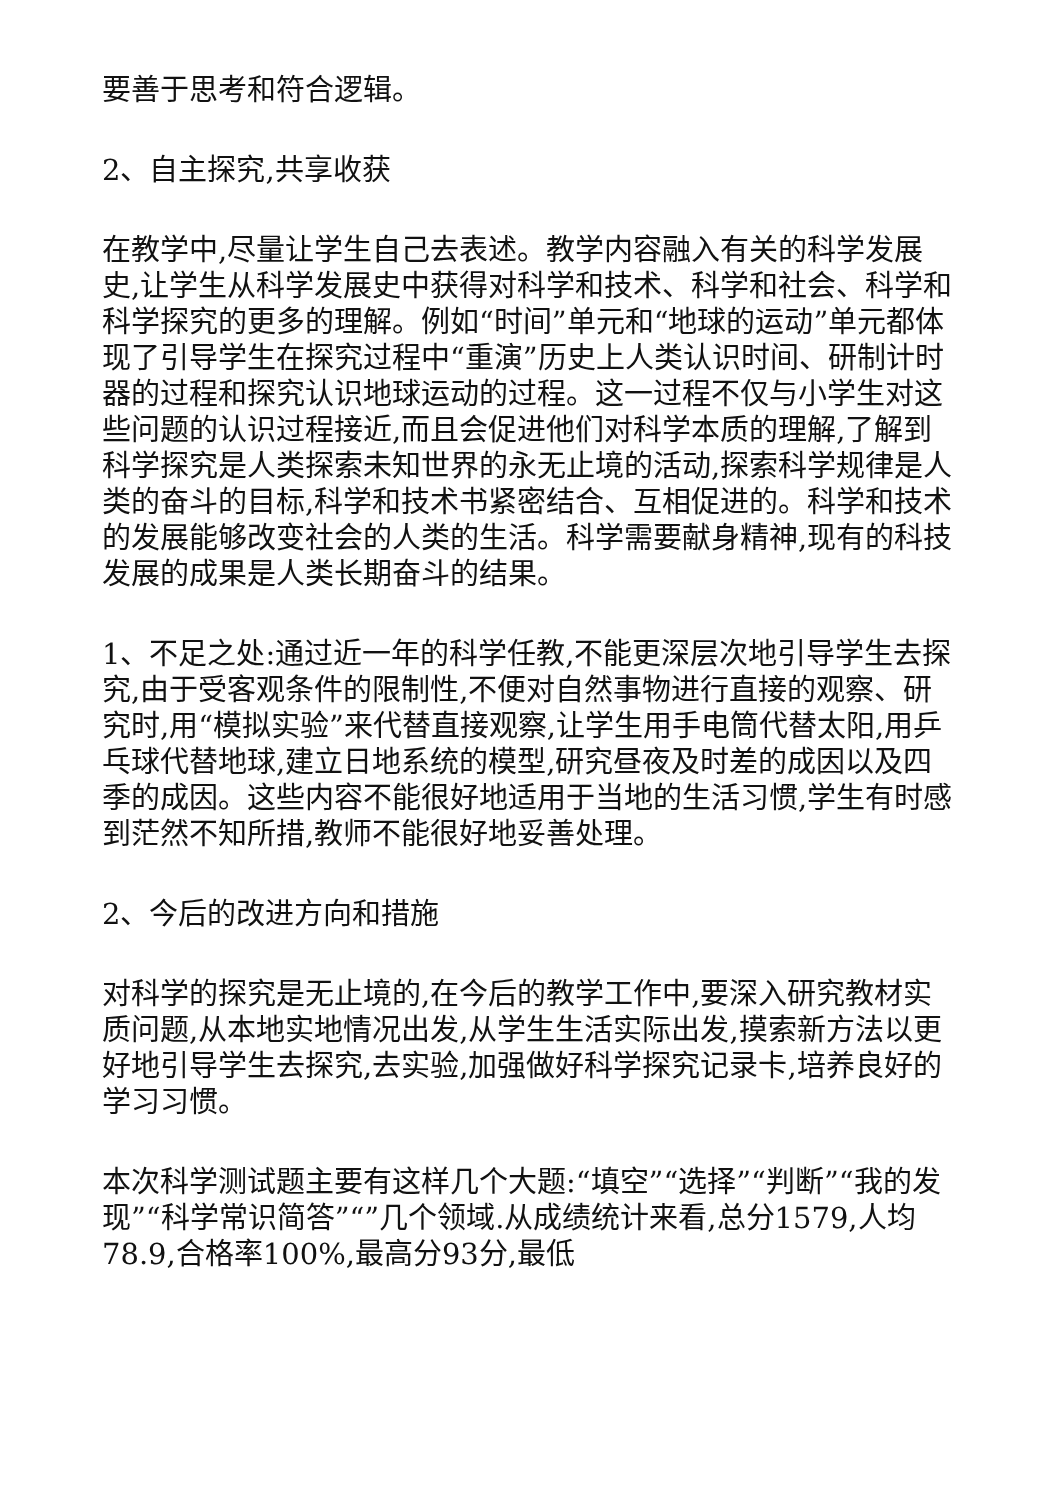要善于思考和符合逻辑。
2、自主探究,共享收获
在教学中,尽量让学生自己去表述。教学内容融入有关的科学发展史,让学生从科学发展史中获得对科学和技术、科学和社会、科学和科学探究的更多的理解。例如“时间”单元和“地球的运动”单元都体现了引导学生在探究过程中“重演”历史上人类认识时间、研制计时器的过程和探究认识地球运动的过程。这一过程不仅与小学生对这些问题的认识过程接近,而且会促进他们对科学本质的理解,了解到科学探究是人类探索未知世界的永无止境的活动,探索科学规律是人类的奋斗的目标,科学和技术书紧密结合、互相促进的。科学和技术的发展能够改变社会的人类的生活。科学需要献身精神,现有的科技发展的成果是人类长期奋斗的结果。
1、不足之处:通过近一年的科学任教,不能更深层次地引导学生去探究,由于受客观条件的限制性,不便对自然事物进行直接的观察、研究时,用“模拟实验”来代替直接观察,让学生用手电筒代替太阳,用乒乓球代替地球,建立日地系统的模型,研究昼夜及时差的成因以及四季的成因。这些内容不能很好地适用于当地的生活习惯,学生有时感到茫然不知所措,教师不能很好地妥善处理。
2、今后的改进方向和措施
对科学的探究是无止境的,在今后的教学工作中,要深入研究教材实质问题,从本地实地情况出发,从学生生活实际出发,摸索新方法以更好地引导学生去探究,去实验,加强做好科学探究记录卡,培养良好的学习习惯。
本次科学测试题主要有这样几个大题:“填空”“选择”“判断”“我的发现”“科学常识简答”“”几个领域.从成绩统计来看,总分1579,人均78.9,合格率100%,最高分93分,最低